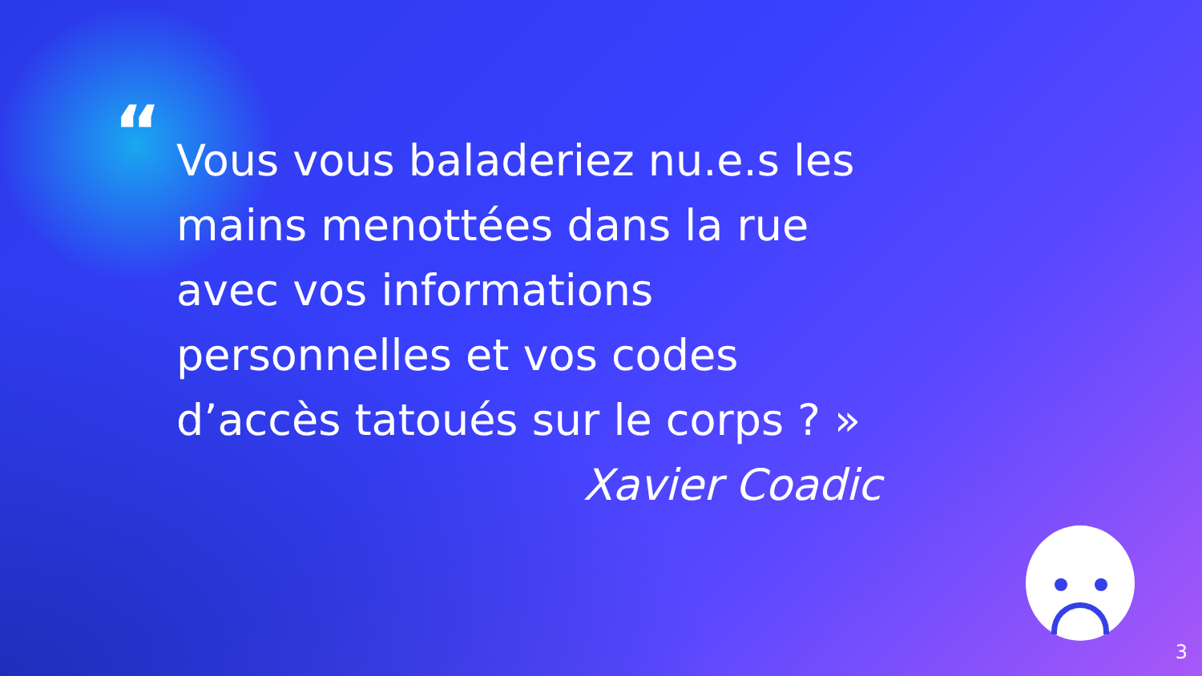“
Vous vous baladeriez nu.e.s les mains menottées dans la rue avec vos informations personnelles et vos codes d’accès tatoués sur le corps ? »
Xavier Coadic
3